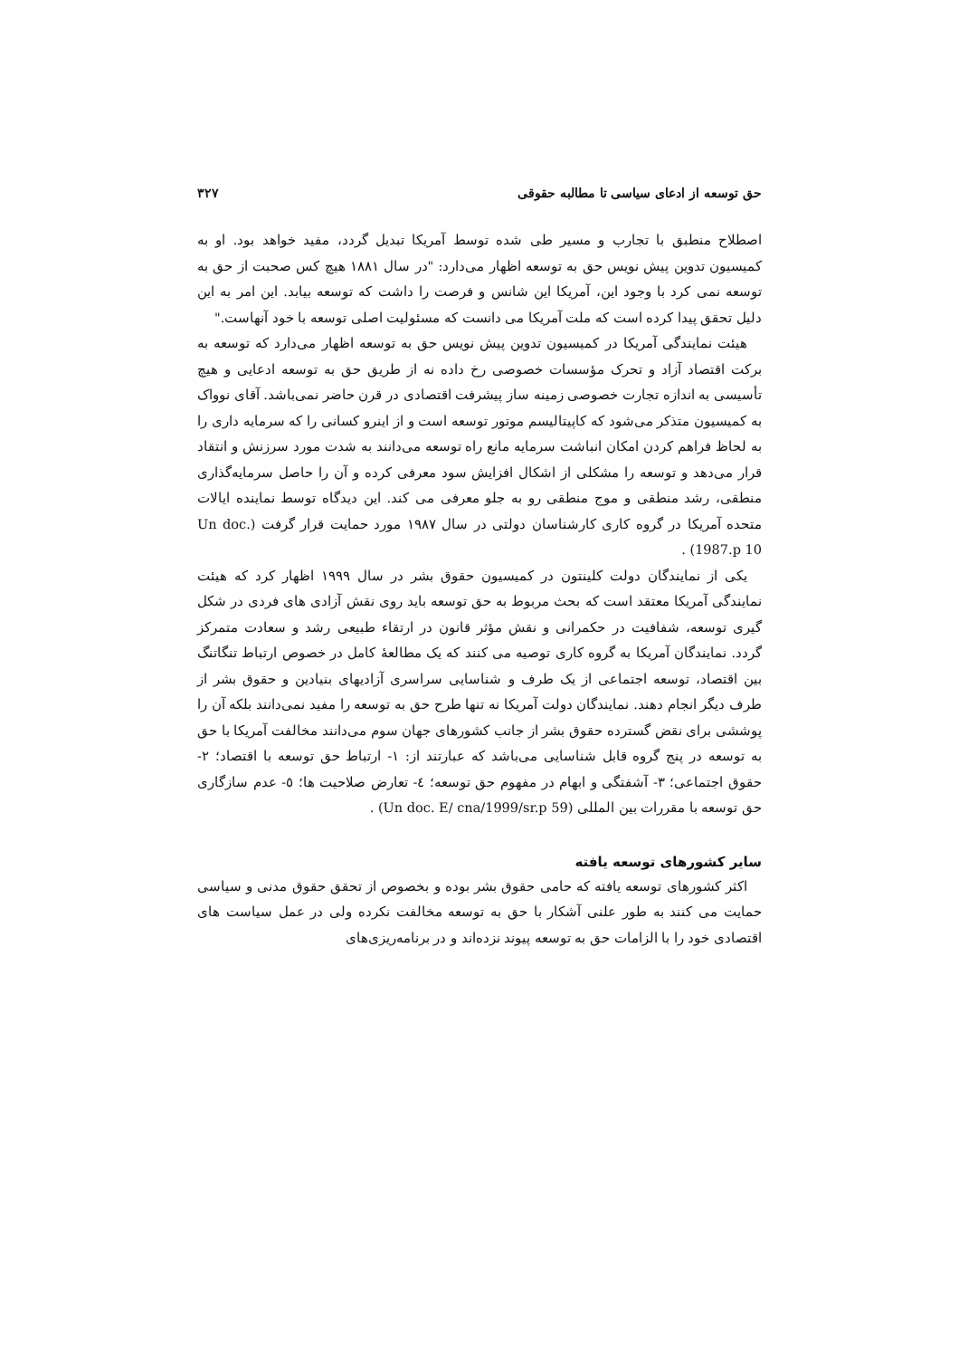حق توسعه از ادعای سیاسی تا مطالبه حقوقی ۳۲۷
اصطلاح منطبق با تجارب و مسیر طی شده توسط آمریکا تبدیل گردد، مفید خواهد بود. او به کمیسیون تدوین پیش نویس حق به توسعه اظهار می‌دارد: "در سال ۱۸۸۱ هیچ کس صحبت از حق به توسعه نمی کرد با وجود این، آمریکا این شانس و فرصت را داشت که توسعه بیابد. این امر به این دلیل تحقق پیدا کرده است که ملت آمریکا می دانست که مسئولیت اصلی توسعه با خود آنهاست."
هیئت نمایندگی آمریکا در کمیسیون تدوین پیش نویس حق به توسعه اظهار می‌دارد که توسعه به برکت اقتصاد آزاد و تحرک مؤسسات خصوصی رخ داده نه از طریق حق به توسعه ادعایی و هیچ تأسیسی به اندازه تجارت خصوصی زمینه ساز پیشرفت اقتصادی در قرن حاضر نمی‌باشد. آقای نوواک به کمیسیون متذکر می‌شود که کاپیتالیسم موتور توسعه است و از اینرو کسانی را که سرمایه داری را به لحاظ فراهم کردن امکان انباشت سرمایه مانع راه توسعه می‌دانند به شدت مورد سرزنش و انتقاد قرار می‌دهد و توسعه را مشکلی از اشکال افزایش سود معرفی کرده و آن را حاصل سرمایه‌گذاری منطقی، رشد منطقی و موج منطقی رو به جلو معرفی می کند. این دیدگاه توسط نماینده ایالات متحده آمریکا در گروه کاری کارشناسان دولتی در سال ۱۹۸۷ مورد حمایت قرار گرفت (Un doc. 1987.p 10) .
یکی از نمایندگان دولت کلینتون در کمیسیون حقوق بشر در سال ۱۹۹۹ اظهار کرد که هیئت نمایندگی آمریکا معتقد است که بحث مربوط به حق توسعه باید روی نقش آزادی های فردی در شکل گیری توسعه، شفافیت در حکمرانی و نقش مؤثر قانون در ارتقاء طبیعی رشد و سعادت متمرکز گردد. نمایندگان آمریکا به گروه کاری توصیه می کنند که یک مطالعهٔ کامل در خصوص ارتباط تنگاتنگ بین اقتصاد، توسعه اجتماعی از یک طرف و شناسایی سراسری آزادیهای بنیادین و حقوق بشر از طرف دیگر انجام دهند. نمایندگان دولت آمریکا نه تنها طرح حق به توسعه را مفید نمی‌دانند بلکه آن را پوششی برای نقض گسترده حقوق بشر از جانب کشورهای جهان سوم می‌دانند مخالفت آمریکا با حق به توسعه در پنج گروه قابل شناسایی می‌باشد که عبارتند از: ۱- ارتباط حق توسعه با اقتصاد؛ ۲- حقوق اجتماعی؛ ۳- آشفتگی و ابهام در مفهوم حق توسعه؛ ٤- تعارض صلاحیت ها؛ ٥- عدم سازگاری حق توسعه با مقررات بین المللی (Un doc. E/ cna/1999/sr.p 59) .
سایر کشورهای توسعه یافته
اکثر کشورهای توسعه یافته که حامی حقوق بشر بوده و بخصوص از تحقق حقوق مدنی و سیاسی حمایت می کنند به طور علنی آشکار با حق به توسعه مخالفت نکرده ولی در عمل سیاست های اقتصادی خود را با الزامات حق به توسعه پیوند نزده‌اند و در برنامه‌ریزی‌های